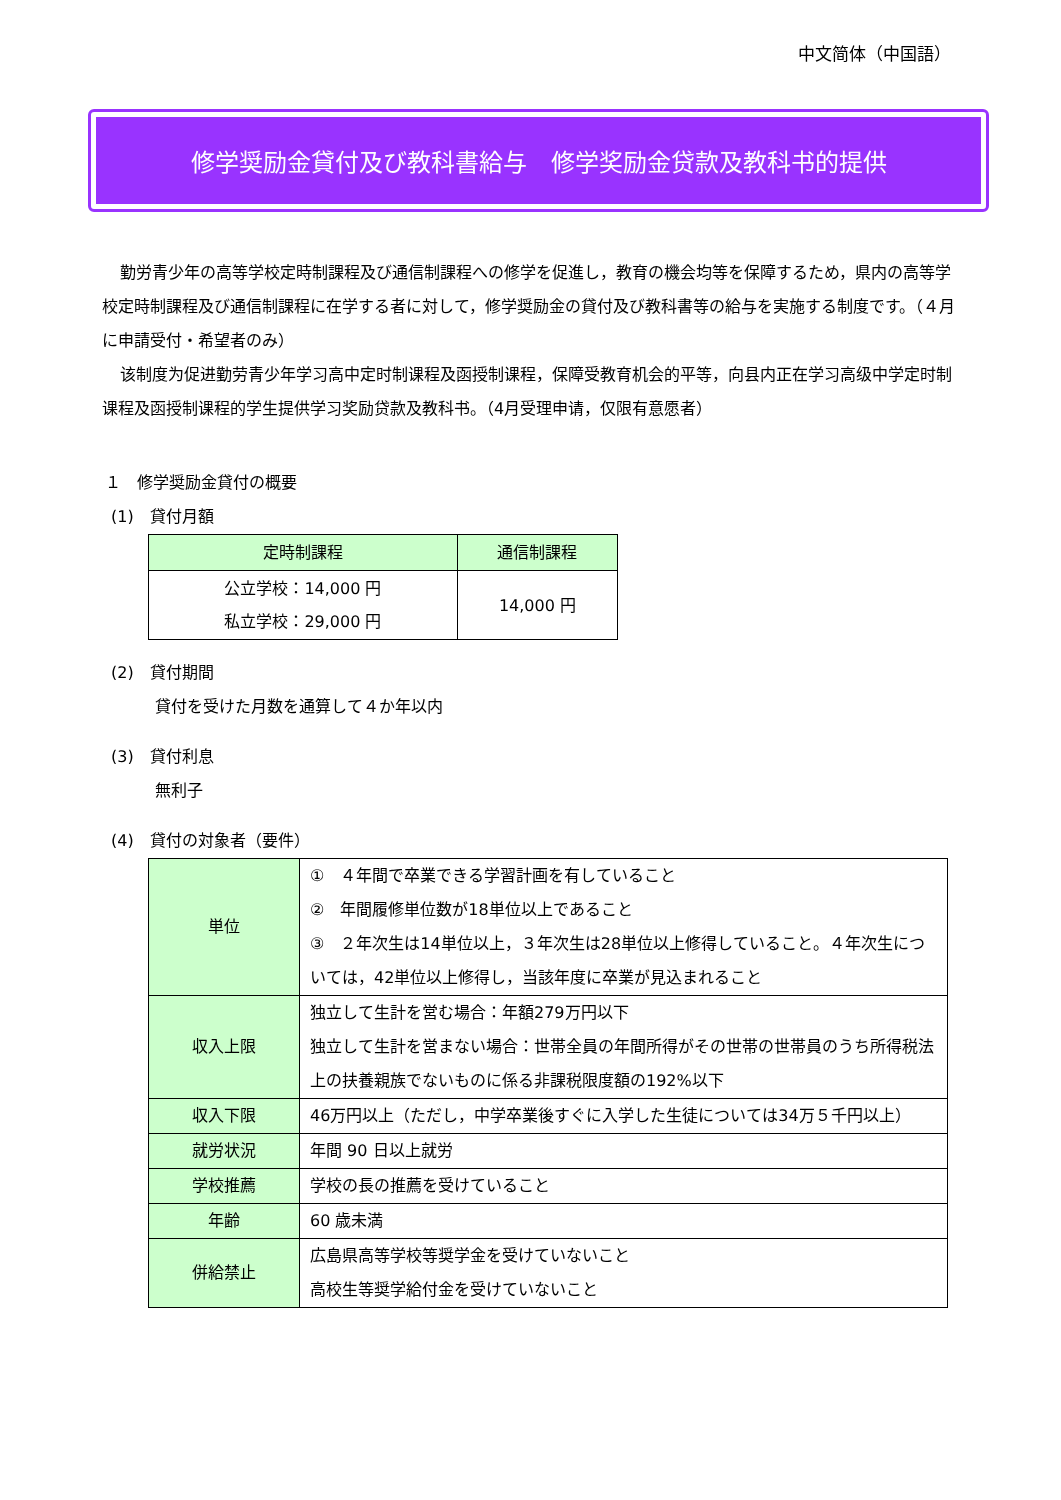中文简体（中国語）
修学奨励金貸付及び教科書給与　修学奖励金贷款及教科书的提供
勤労青少年の高等学校定時制課程及び通信制課程への修学を促進し，教育の機会均等を保障するため，県内の高等学校定時制課程及び通信制課程に在学する者に対して，修学奨励金の貸付及び教科書等の給与を実施する制度です。（４月に申請受付・希望者のみ）
该制度为促进勤劳青少年学习高中定时制课程及函授制课程，保障受教育机会的平等，向县内正在学习高级中学定时制课程及函授制课程的学生提供学习奖励贷款及教科书。（4月受理申请，仅限有意愿者）
１　修学奨励金貸付の概要
(1)　貸付月額
| 定時制課程 | 通信制課程 |
| --- | --- |
| 公立学校：14,000 円 私立学校：29,000 円 | 14,000 円 |
(2)　貸付期間
貸付を受けた月数を通算して４か年以内
(3)　貸付利息
無利子
(4)　貸付の対象者（要件）
| 単位 | ① ４年間で卒業できる学習計画を有していること ② 年間履修単位数が18単位以上であること ③ ２年次生は14単位以上，３年次生は28単位以上修得していること。４年次生については，42単位以上修得し，当該年度に卒業が見込まれること |
| 収入上限 | 独立して生計を営む場合：年額279万円以下 独立して生計を営まない場合：世帯全員の年間所得がその世帯の世帯員のうち所得税法上の扶養親族でないものに係る非課税限度額の192%以下 |
| 収入下限 | 46万円以上（ただし，中学卒業後すぐに入学した生徒については34万５千円以上） |
| 就労状況 | 年間 90 日以上就労 |
| 学校推薦 | 学校の長の推薦を受けていること |
| 年齢 | 60 歳未満 |
| 併給禁止 | 広島県高等学校等奨学金を受けていないこと 高校生等奨学給付金を受けていないこと |